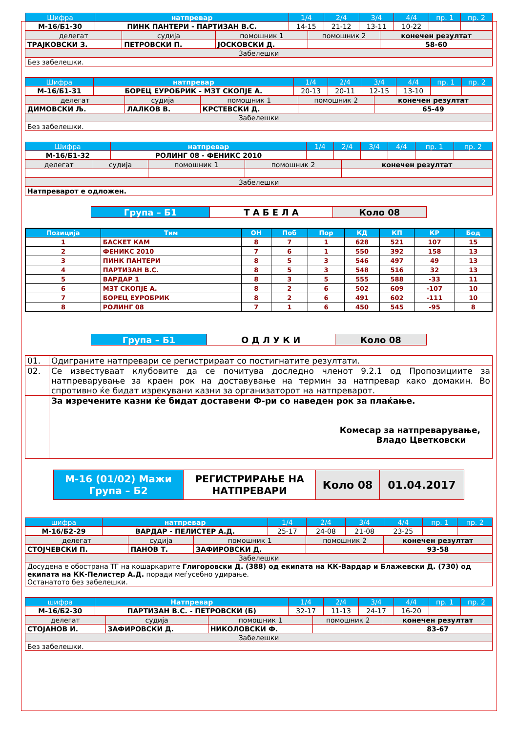| Шифра | натпревар | 1/4 | 2/4 | 3/4 | 4/4 | пр. 1 | пр. 2 |
| М-16/Б1-30 | ПИНК ПАНТЕРИ - ПАРТИЗАН В.С. | 14-15 | 21-12 | 13-11 | 10-22 | | |
| делегат | судија | помошник 1 | помошник 2 | конечен резултат |
| ТРАЈКОВСКИ З. | ПЕТРОВСКИ П. | ЈОСКОВСКИ Д. | | 58-60 |
| Забелешки | | | | |
| Без забелешки. | | | | |
| Шифра | натпревар | 1/4 | 2/4 | 3/4 | 4/4 | пр. 1 | пр. 2 |
| М-16/Б1-31 | БОРЕЦ ЕУРОБРИК - МЗТ СКОПЈЕ А. | 20-13 | 20-11 | 12-15 | 13-10 | | |
| делегат | судија | помошник 1 | помошник 2 | конечен резултат |
| ДИМОВСКИ Љ. | ЛАЛКОВ В. | КРСТЕВСКИ Д. | | 65-49 |
| Забелешки | | | | |
| Без забелешки. | | | | |
| Шифра | натпревар | 1/4 | 2/4 | 3/4 | 4/4 | пр. 1 | пр. 2 |
| М-16/Б1-32 | РОЛИНГ 08 - ФЕНИКС 2010 | | | | | | |
| делегат | судија | помошник 1 | помошник 2 | конечен резултат |
| Забелешки | | | | |
| Натпреварот е одложен. | | | | |
| Група – Б1 | Т А Б Е Л А | Коло 08 |
| Позиција | Тим | ОН | Поб | Пор | КД | КП | КР | Бод |
| --- | --- | --- | --- | --- | --- | --- | --- | --- |
| 1 | БАСКЕТ КАМ | 8 | 7 | 1 | 628 | 521 | 107 | 15 |
| 2 | ФЕНИКС 2010 | 7 | 6 | 1 | 550 | 392 | 158 | 13 |
| 3 | ПИНК ПАНТЕРИ | 8 | 5 | 3 | 546 | 497 | 49 | 13 |
| 4 | ПАРТИЗАН В.С. | 8 | 5 | 3 | 548 | 516 | 32 | 13 |
| 5 | ВАРДАР 1 | 8 | 3 | 5 | 555 | 588 | -33 | 11 |
| 6 | МЗТ СКОПЈЕ А. | 8 | 2 | 6 | 502 | 609 | -107 | 10 |
| 7 | БОРЕЦ ЕУРОБРИК | 8 | 2 | 6 | 491 | 602 | -111 | 10 |
| 8 | РОЛИНГ 08 | 7 | 1 | 6 | 450 | 545 | -95 | 8 |
| Група – Б1 | О Д Л У К И | Коло 08 |
| 01. | Одиграните натпревари се регистрираат со постигнатите резултати. |
| 02. | Се известуваат клубовите да се почитува доследно членот 9.2.1 од Пропозициите за натпреварување за краен рок на доставување на термин за натпревар како домакин. Во спротивно ќе бидат изрекувани казни за организаторот на натпреварот. |
| | За изречените казни ќе бидат доставени Ф-ри со наведен рок за плаќање. Комесар за натпреварување, Владо Цветковски |
| М-16 (01/02) Мажи Група – Б2 | РЕГИСТРИРАЊЕ НА НАТПРЕВАРИ | Коло 08 | 01.04.2017 |
| шифра | натпревар | 1/4 | 2/4 | 3/4 | 4/4 | пр. 1 | пр. 2 |
| М-16/Б2-29 | ВАРДАР - ПЕЛИСТЕР А.Д. | 25-17 | 24-08 | 21-08 | 23-25 | | |
| делегат | судија | помошник 1 | помошник 2 | конечен резултат |
| СТОЈЧЕВСКИ П. | ПАНОВ Т. | ЗАФИРОВСКИ Д. | | 93-58 |
| Забелешки | | | | |
| Досудена е обострана ТГ на кошаркарите Глигоровски Д. (388) од екипата на КК-Вардар и Блажевски Д. (730) од екипата на КК-Пелистер А.Д. поради меѓусебно удирање. Останатото без забелешки. | | | | |
| шифра | Натпревар | 1/4 | 2/4 | 3/4 | 4/4 | пр. 1 | пр. 2 |
| М-16/Б2-30 | ПАРТИЗАН В.С. - ПЕТРОВСКИ (Б) | 32-17 | 11-13 | 24-17 | 16-20 | | |
| делегат | судија | помошник 1 | помошник 2 | конечен резултат |
| СТОЈАНОВ И. | ЗАФИРОВСКИ Д. | НИКОЛОВСКИ Ф. | | 83-67 |
| Забелешки | | | | |
| Без забелешки. | | | | |